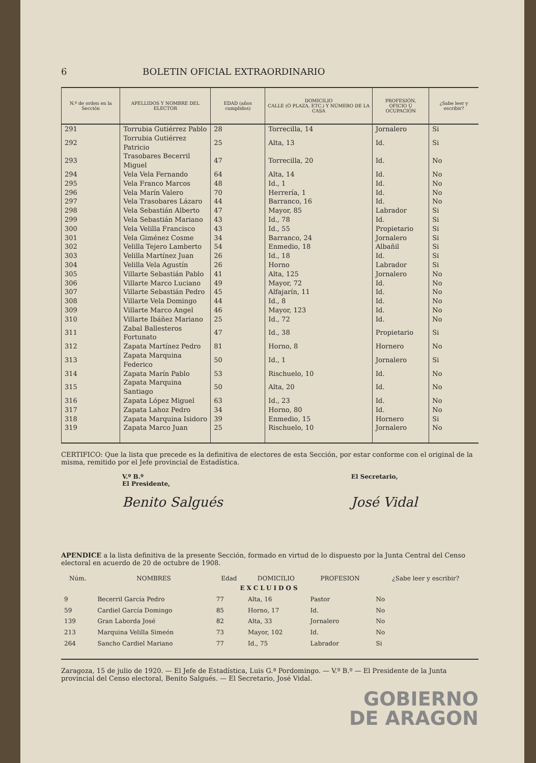6 BOLETIN OFICIAL EXTRAORDINARIO
| N.º de orden en la Sección | APELLIDOS Y NOMBRE DEL ELECTOR | EDAD (años cumplidos) | DOMICILIO CALLE (Ó PLAZA, ETC.) Y NÚMERO DE LA CASA | PROFESIÓN, OFICIO Ú OCUPACIÓN | ¿Sabe leer y escribir? |
| --- | --- | --- | --- | --- | --- |
| 291 | Torrubia Gutiérrez Pablo | 28 | Torrecilla, 14 | Jornalero | Si |
| 292 | Torrubia Gutiérrez Patricio | 25 | Alta, 13 | Id. | Si |
| 293 | Trasobares Becerril Miguel | 47 | Torrecilla, 20 | Id. | No |
| 294 | Vela Vela Fernando | 64 | Alta, 14 | Id. | No |
| 295 | Vela Franco Marcos | 48 | Id., 1 | Id. | No |
| 296 | Vela Marín Valero | 70 | Herrería, 1 | Id. | No |
| 297 | Vela Trasobares Lázaro | 44 | Barranco, 16 | Id. | No |
| 298 | Vela Sebastián Alberto | 47 | Mayor, 85 | Labrador | Si |
| 299 | Vela Sebastián Mariano | 43 | Id., 78 | Id. | Si |
| 300 | Vela Velilla Francisco | 43 | Id., 55 | Propietario | Si |
| 301 | Vela Giménez Cosme | 34 | Barranco, 24 | Jornalero | Si |
| 302 | Velilla Tejero Lamberto | 54 | Enmedio, 18 | Albañil | Si |
| 303 | Velilla Martínez Juan | 26 | Id., 18 | Id. | Si |
| 304 | Velilla Vela Agustín | 26 | Horno | Labrador | Si |
| 305 | Villarte Sebastián Pablo | 41 | Alta, 125 | Jornalero | No |
| 306 | Villarte Marco Luciano | 49 | Mayor, 72 | Id. | No |
| 307 | Villarte Sebastián Pedro | 45 | Alfajarín, 11 | Id. | No |
| 308 | Villarte Vela Domingo | 44 | Id., 8 | Id. | No |
| 309 | Villarte Marco Angel | 46 | Mayor, 123 | Id. | No |
| 310 | Villarte Ibáñez Mariano | 25 | Id., 72 | Id. | No |
| 311 | Zabal Ballesteros Fortunato | 47 | Id., 38 | Propietario | Si |
| 312 | Zapata Martínez Pedro | 81 | Horno, 8 | Hornero | No |
| 313 | Zapata Marquina Federico | 50 | Id., 1 | Jornalero | Si |
| 314 | Zapata Marín Pablo | 53 | Rischuelo, 10 | Id. | No |
| 315 | Zapata Marquina Santiago | 50 | Alta, 20 | Id. | No |
| 316 | Zapata López Miguel | 63 | Id., 23 | Id. | No |
| 317 | Zapata Lahoz Pedro | 34 | Horno, 80 | Id. | No |
| 318 | Zapata Marquina Isidoro | 39 | Enmedio, 15 | Hornero | Si |
| 319 | Zapata Marco Juan | 25 | Rischuelo, 10 | Jornalero | No |
CERTIFICO: Que la lista que precede es la definitiva de electores de esta Sección, por estar conforme con el original de la misma, remitido por el Jefe provincial de Estadística.
V.º B.º
El Presidente,
Benito Salgués
El Secretario,
José Vidal
APENDICE a la lista definitiva de la presente Sección, formado en virtud de lo dispuesto por la Junta Central del Censo electoral en acuerdo de 20 de octubre de 1908.
| Núm. | NOMBRES | Edad | DOMICILIO | PROFESION | ¿Sabe leer y escribir? |
| --- | --- | --- | --- | --- | --- |
| EXCLUIDOS | | | | | |
| 9 | Becerril García Pedro | 77 | Alta, 16 | Pastor | No |
| 59 | Cardiel García Domingo | 85 | Horno, 17 | Id. | No |
| 139 | Gran Laborda José | 82 | Alta, 33 | Jornalero | No |
| 213 | Marquina Velilla Simeón | 73 | Mayor, 102 | Id. | No |
| 264 | Sancho Cardiel Mariano | 77 | Id., 75 | Labrador | Si |
Zaragoza, 15 de julio de 1920. — El Jefe de Estadística, Luis G.ª Pordomingo. — V.º B.º — El Presidente de la Junta provincial del Censo electoral, Benito Salgués. — El Secretario, José Vidal.
GOBIERNO
DE ARAGON